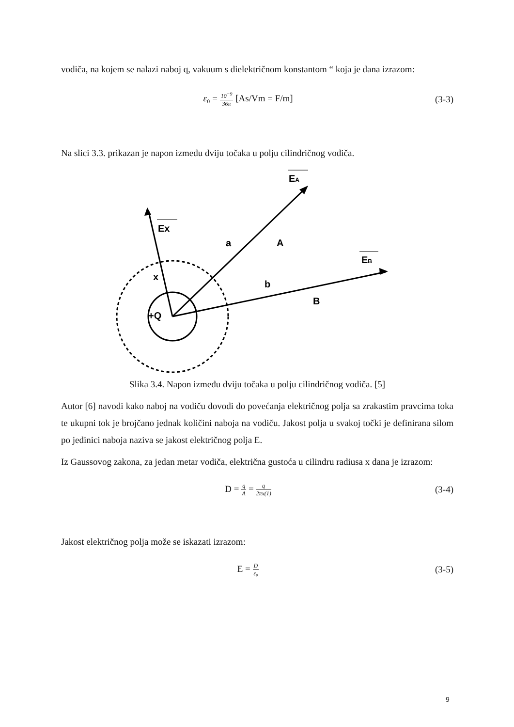vodiča, na kojem se nalazi naboj q, vakuum s dielektričnom konstantom “ koja je dana izrazom:
ε₀ = 10<sup>−9</sup> 36π [As/Vm = F/m] (3-3)
Na slici 3.3. prikazan je napon između dviju točaka u polju cilindričnog vodiča.
EA
Ex
EB
a
A
b
B
x
+Q
Slika 3.4. Napon između dviju točaka u polju cilindričnog vodiča. [5]
Autor [6] navodi kako naboj na vodiču dovodi do povećanja električnog polja sa zrakastim pravcima toka te ukupni tok je brojčano jednak količini naboja na vodiču. Jakost polja u svakoj točki je definirana silom po jedinici naboja naziva se jakost električnog polja E.
Iz Gaussovog zakona, za jedan metar vodiča, električna gustoća u cilindru radiusa x dana je izrazom:
D = q A = q 2πx(1) (3-4)
Jakost električnog polja može se iskazati izrazom:
E = D ε₀ (3-5)
9